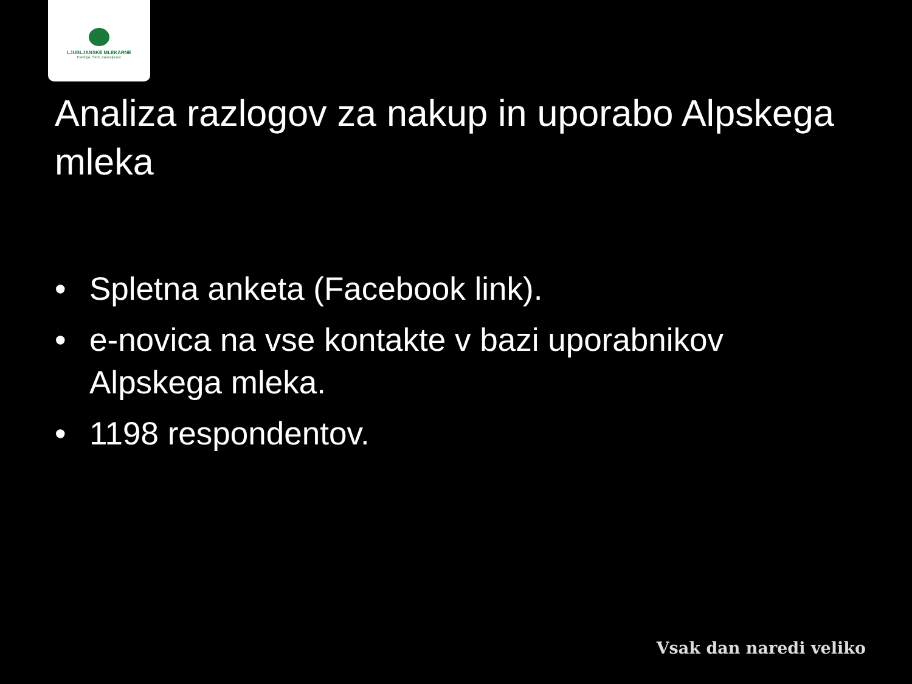LJUBLJANSKE MLEKARNE
Tradicija. Skrb. Zanesljivost.
Analiza razlogov za nakup in uporabo Alpskega mleka
• Spletna anketa (Facebook link).
• e-novica na vse kontakte v bazi uporabnikov Alpskega mleka.
• 1198 respondentov.
Vsak dan naredi veliko